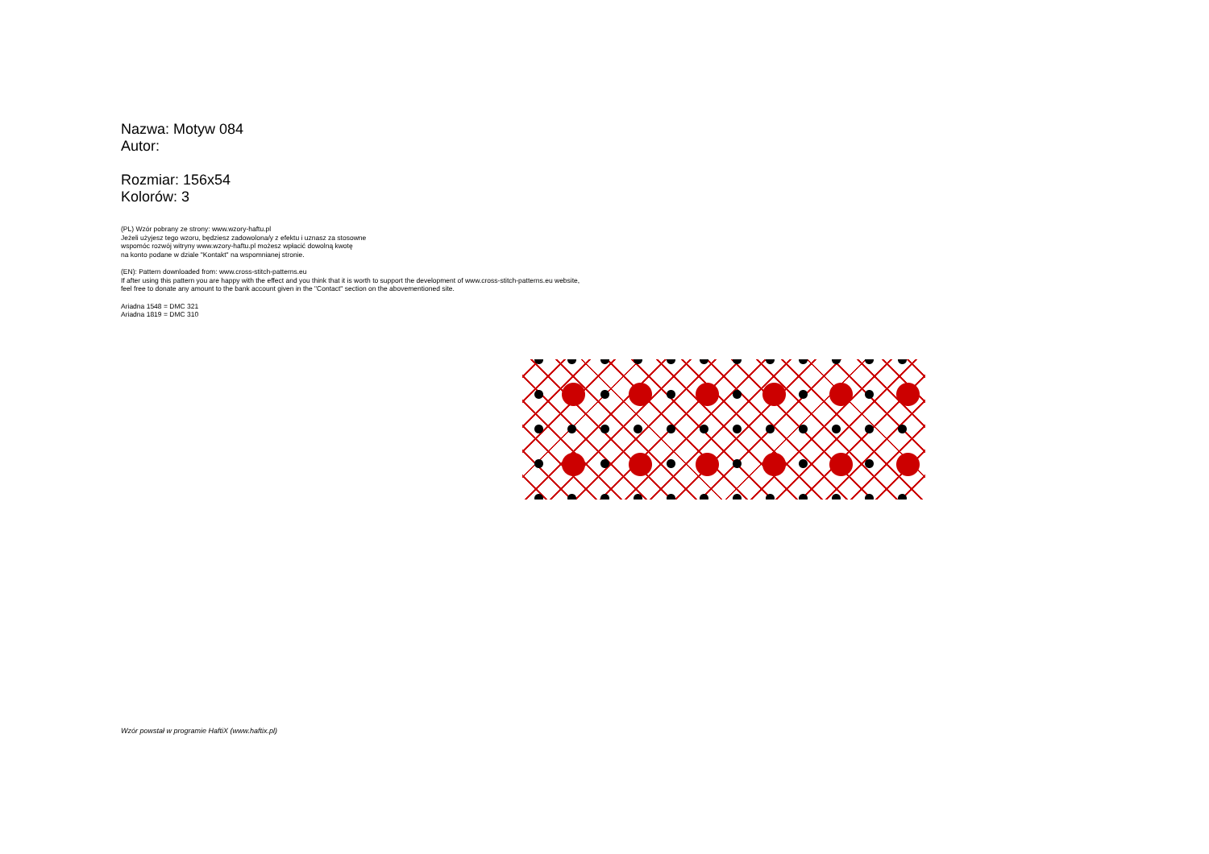Nazwa: Motyw 084
Autor:
Rozmiar: 156x54
Kolorów: 3
(PL) Wzór pobrany ze strony: www.wzory-haftu.pl
Jeżeli użyjesz tego wzoru, będziesz zadowolona/y z efektu i uznasz za stosowne
wspomóc rozwój witryny www.wzory-haftu.pl możesz wpłacić dowolną kwotę
na konto podane w dziale "Kontakt" na wspomnianej stronie.
(EN): Pattern downloaded from: www.cross-stitch-patterns.eu
If after using this pattern you are happy with the effect and you think that it is worth to support the development of www.cross-stitch-patterns.eu website,
feel free to donate any amount to the bank account given in the "Contact" section on the abovementioned site.
Ariadna 1548 = DMC 321
Ariadna 1819 = DMC 310
Wzór powstał w programie HaftiX (www.haftix.pl)